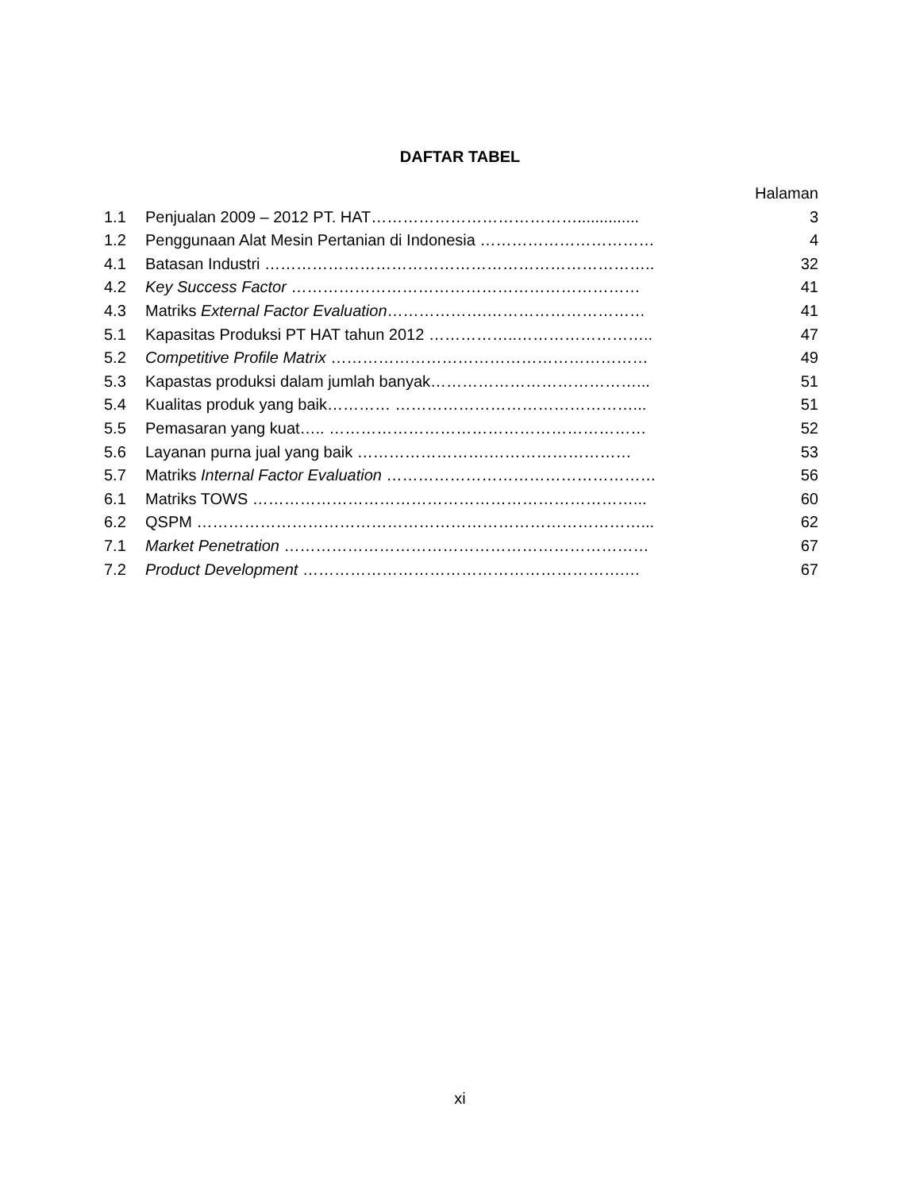DAFTAR TABEL
| | | Halaman |
| 1.1 | Penjualan 2009 – 2012 PT. HAT………………………………….............. | 3 |
| 1.2 | Penggunaan Alat Mesin Pertanian di Indonesia …………………………… | 4 |
| 4.1 | Batasan Industri ……………………………………………………………….. | 32 |
| 4.2 | Key Success Factor ………………………………………………………… | 41 |
| 4.3 | Matriks External Factor Evaluation ……………….………………………… | 41 |
| 5.1 | Kapasitas Produksi PT HAT tahun 2012 ……………..…………………….. | 47 |
| 5.2 | Competitive Profile Matrix …………………………………………………… | 49 |
| 5.3 | Kapastas produksi dalam jumlah banyak…………………………………... | 51 |
| 5.4 | Kualitas produk yang baik………… ………………………………………... | 51 |
| 5.5 | Pemasaran yang kuat….. …………………………………………………… | 52 |
| 5.6 | Layanan purna jual yang baik …………………….……………………… | 53 |
| 5.7 | Matriks Internal Factor Evaluation …………………………………………… | 56 |
| 6.1 | Matriks TOWS ………………………………………………………………... | 60 |
| 6.2 | QSPM …………………………………………………………………………... | 62 |
| 7.1 | Market Penetration …………………………………………………………… | 67 |
| 7.2 | Product Development …………………………………………………….… | 67 |
xi